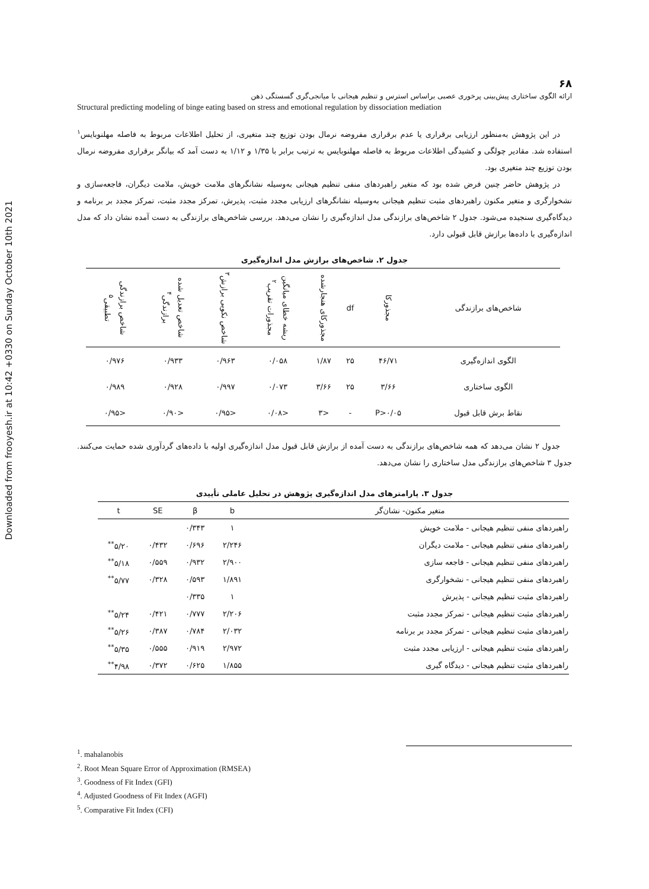Downloaded from frooyesh.ir at 10:42 +0330 on Sunday October 10th 2021
۶۸
ارائه الگوی ساختاری پیش‌بینی پرخوری عصبی براساس استرس و تنظیم هیجانی با میانجی‌گری گسستگی ذهن
Structural predicting modeling of binge eating based on stress and emotional regulation by dissociation mediation
در این پژوهش به‌منظور ارزیابی برقراری یا عدم برقراری مفروضه نرمال بودن توزیع چند متغیری، از تحلیل اطلاعات مربوط به فاصله مهلنوبایس<sup>۱</sup> استفاده شد. مقادیر چولگی و کشیدگی اطلاعات مربوط به فاصله مهلنوبایس به ترتیب برابر با ۱/۳۵ و ۱/۱۲ به دست آمد که بیانگر برقراری مفروضه نرمال بودن توزیع چند متغیری بود.
در پژوهش حاضر چنین فرض شده بود که متغیر راهبردهای منفی تنظیم هیجانی به‌وسیله نشانگرهای ملامت خویش، ملامت دیگران، فاجعه‌سازی و نشخوارگری و متغیر مکنون راهبردهای مثبت تنظیم هیجانی به‌وسیله نشانگرهای ارزیابی مجدد مثبت، پذیرش، تمرکز مجدد مثبت، تمرکز مجدد بر برنامه و دیدگاه‌گیری سنجیده می‌شود. جدول ۲ شاخص‌های برازندگی مدل اندازه‌گیری را نشان می‌دهد. بررسی شاخص‌های برازندگی به دست آمده نشان داد که مدل اندازه‌گیری با داده‌ها برازش قابل قبولی دارد.
جدول ۲. شاخص‌های برازش مدل اندازه‌گیری
| شاخص‌های برازندگی | مجذورکا | df | مجذورکای هنجارشده | ریشه خطای میانگین مجذورات تقریب<sup>۲</sup> | شاخص نکویی برازش<sup>۳</sup> | شاخص تعدیل شده برازندگی<sup>۴</sup> | شاخص برازندگی تطبیقی<sup>۵</sup> |
| --- | --- | --- | --- | --- | --- | --- | --- |
| الگوی اندازه‌گیری | ۴۶/۷۱ | ۲۵ | ۱/۸۷ | ۰/۰۵۸ | ۰/۹۶۳ | ۰/۹۳۳ | ۰/۹۷۶ |
| الگوی ساختاری | ۳/۶۶ | ۲۵ | ۳/۶۶ | ۰/۰۷۳ | ۰/۹۹۷ | ۰/۹۲۸ | ۰/۹۸۹ |
| نقاط برش قابل قبول | P>۰/۰۵ | - | <۳ | <۰/۰۸ | <۰/۹۵ | <۰/۹۰ | <۰/۹۵ |
جدول ۲ نشان می‌دهد که همه شاخص‌های برازندگی به دست آمده از برازش قابل قبول مدل اندازه‌گیری اولیه با داده‌های گردآوری شده حمایت می‌کنند. جدول ۳ شاخص‌های برازندگی مدل ساختاری را نشان می‌دهد.
جدول ۳. پارامترهای مدل اندازه‌گیری پژوهش در تحلیل عاملی تأییدی
| متغیر مکنون- نشان‌گر | b | β | SE | t |
| --- | --- | --- | --- | --- |
| راهبردهای منفی تنظیم هیجانی - ملامت خویش | ۱ | ۰/۳۴۳ | | |
| راهبردهای منفی تنظیم هیجانی - ملامت دیگران | ۲/۲۴۶ | ۰/۶۹۶ | ۰/۴۳۲ | ۵/۲۰<sup>**</sup> |
| راهبردهای منفی تنظیم هیجانی - فاجعه سازی | ۲/۹۰۰ | ۰/۹۳۲ | ۰/۵۵۹ | ۵/۱۸<sup>**</sup> |
| راهبردهای منفی تنظیم هیجانی - نشخوارگری | ۱/۸۹۱ | ۰/۵۹۳ | ۰/۳۲۸ | ۵/۷۷<sup>**</sup> |
| راهبردهای مثبت تنظیم هیجانی - پذیرش | ۱ | ۰/۳۳۵ | | |
| راهبردهای مثبت تنظیم هیجانی - تمرکز مجدد مثبت | ۲/۲۰۶ | ۰/۷۷۷ | ۰/۴۲۱ | ۵/۲۴<sup>**</sup> |
| راهبردهای مثبت تنظیم هیجانی - تمرکز مجدد بر برنامه | ۲/۰۳۲ | ۰/۷۸۴ | ۰/۳۸۷ | ۵/۲۶<sup>**</sup> |
| راهبردهای مثبت تنظیم هیجانی - ارزیابی مجدد مثبت | ۲/۹۷۲ | ۰/۹۱۹ | ۰/۵۵۵ | ۵/۳۵<sup>**</sup> |
| راهبردهای مثبت تنظیم هیجانی - دیدگاه گیری | ۱/۸۵۵ | ۰/۶۲۵ | ۰/۳۷۲ | ۴/۹۸<sup>**</sup> |
<sup>1</sup>. mahalanobis
<sup>2</sup>. Root Mean Square Error of Approximation (RMSEA)
<sup>3</sup>. Goodness of Fit Index (GFI)
<sup>4</sup>. Adjusted Goodness of Fit Index (AGFI)
<sup>5</sup>. Comparative Fit Index (CFI)